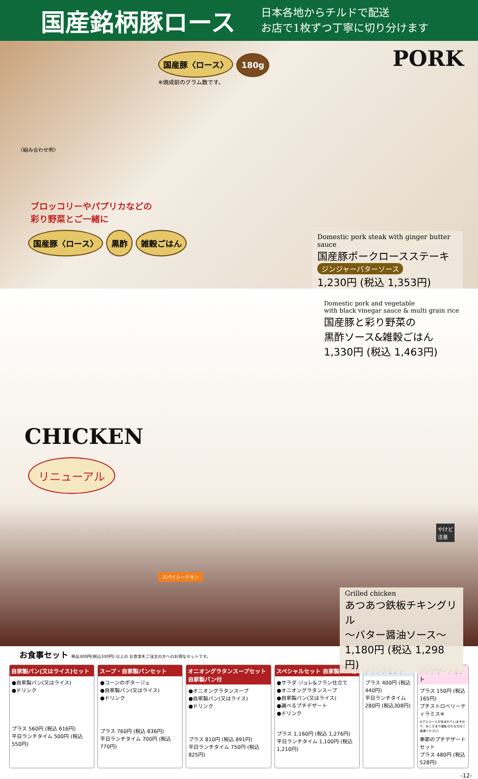国産銘柄豚ロース
日本各地からチルドで配送
お店で1枚ずつ丁寧に切り分けます
国産豚〈ロース〉 180g
※焼成前のグラム数です。
PORK
〈組み合わせ例〉
ブロッコリーやパプリカなどの
彩り野菜とご一緒に
国産豚〈ロース〉 黒酢 雑穀ごはん
Domestic pork steak with ginger butter sauce
国産豚ポークロースステーキ
ジンジャーバターソース
1,230円 (税込 1,353円)
Domestic pork and vegetable
with black vinegar sauce & multi grain rice
国産豚と彩り野菜の
黒酢ソース&雑穀ごはん
1,330円 (税込 1,463円)
CHICKEN
リニューアル
やけど
注意
スパイシーチキン
Grilled chicken
あつあつ鉄板チキングリル
～バター醤油ソース～
1,180円 (税込 1,298円)
お食事セット 単品300円(税込330円) 以上の お食事をご注文の方へのお得なセットです。
自家製パン(又はライス)セット
●自家製パン(又はライス)
●ドリンク
プラス 560円 (税込 616円)
平日ランチタイム 500円 (税込550円)
スープ・自家製パンセット
●コーンのポタージュ
●自家製パン(又はライス)
●ドリンク
プラス 760円 (税込 836円)
平日ランチタイム 700円 (税込770円)
オニオングラタンスープセット 自家製パン付
●オニオングラタンスープ
●自家製パン(又はライス)
●ドリンク
プラス 810円 (税込 891円)
平日ランチタイム 750円 (税込825円)
スペシャルセット 自家製パン付
●サラダ ジュレ&フラン仕立て
●オニオングラタンスープ
●自家製パン(又はライス)
●選べるプチデザート
●ドリンク
プラス 1,160円 (税込 1,276円)
平日ランチタイム 1,100円 (税込1,210円)
ドリンクセット
プラス 400円 (税込 440円)
平日ランチタイム 280円 (税込308円)
プチデザートセット
プラス 150円 (税込 165円)
プチストロベリーティラミス※
※アルコールが含まれていますので、おこさまや運転される方はご遠慮ください。
季節のプチデザートセット
プラス 480円 (税込 528円)
-12-